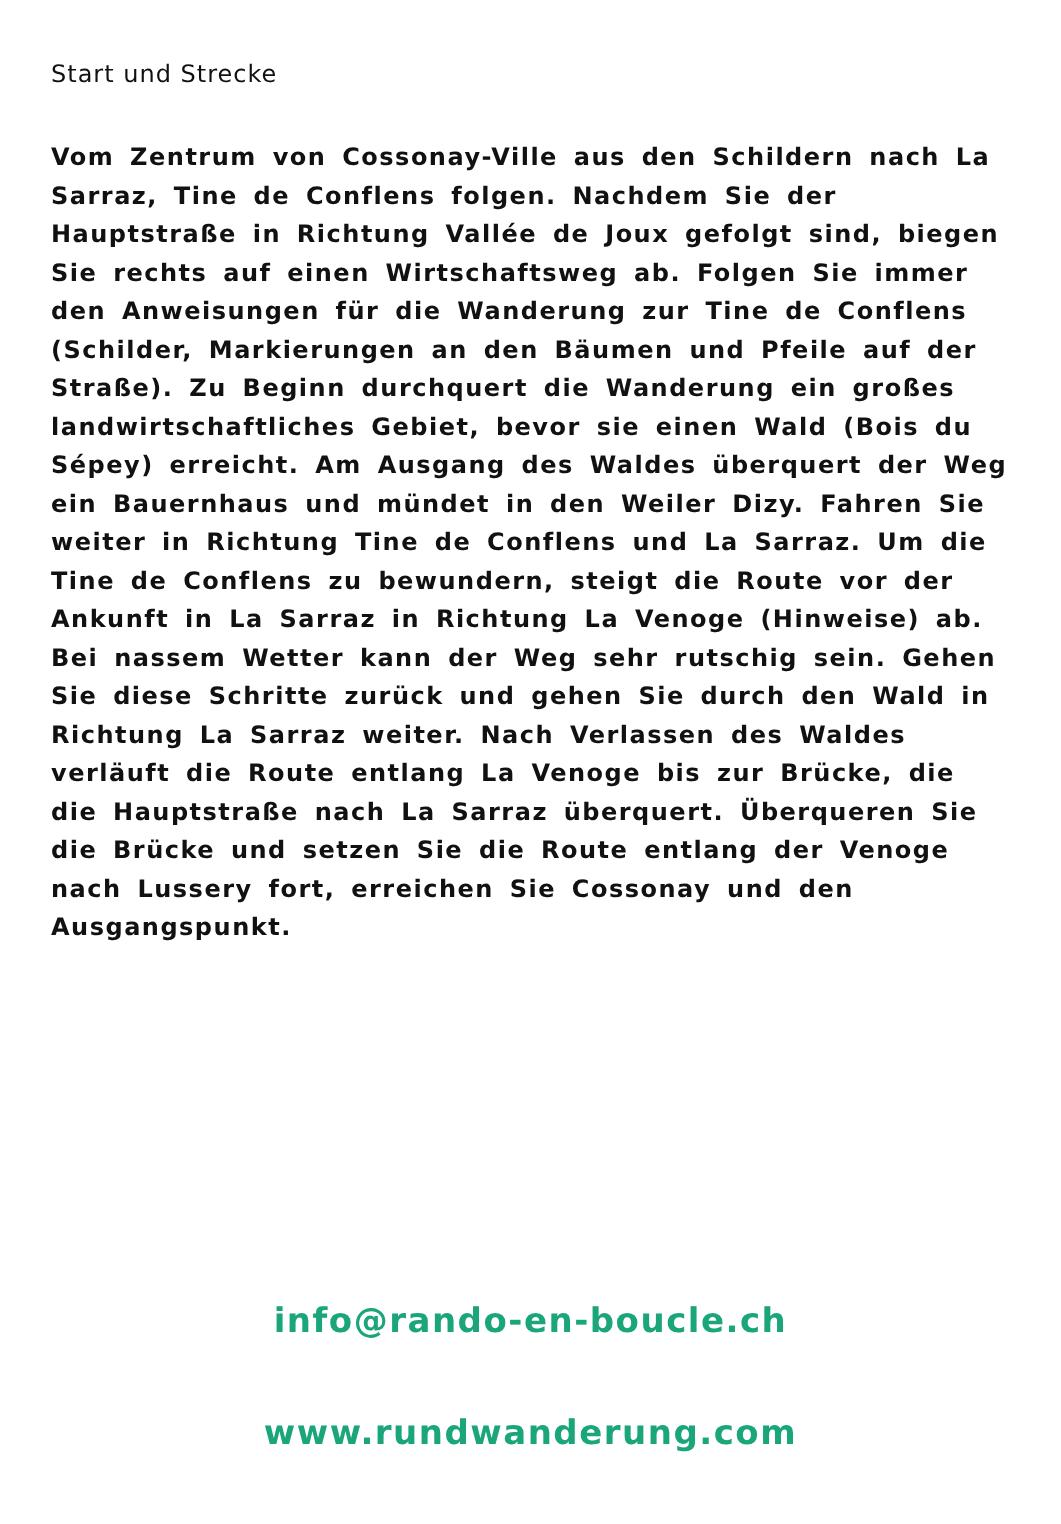Start und Strecke
Vom Zentrum von Cossonay-Ville aus den Schildern nach La Sarraz, Tine de Conflens folgen. Nachdem Sie der Hauptstraße in Richtung Vallée de Joux gefolgt sind, biegen Sie rechts auf einen Wirtschaftsweg ab. Folgen Sie immer den Anweisungen für die Wanderung zur Tine de Conflens (Schilder, Markierungen an den Bäumen und Pfeile auf der Straße). Zu Beginn durchquert die Wanderung ein großes landwirtschaftliches Gebiet, bevor sie einen Wald (Bois du Sépey) erreicht. Am Ausgang des Waldes überquert der Weg ein Bauernhaus und mündet in den Weiler Dizy. Fahren Sie weiter in Richtung Tine de Conflens und La Sarraz. Um die Tine de Conflens zu bewundern, steigt die Route vor der Ankunft in La Sarraz in Richtung La Venoge (Hinweise) ab. Bei nassem Wetter kann der Weg sehr rutschig sein. Gehen Sie diese Schritte zurück und gehen Sie durch den Wald in Richtung La Sarraz weiter. Nach Verlassen des Waldes verläuft die Route entlang La Venoge bis zur Brücke, die die Hauptstraße nach La Sarraz überquert. Überqueren Sie die Brücke und setzen Sie die Route entlang der Venoge nach Lussery fort, erreichen Sie Cossonay und den Ausgangspunkt.
info@rando-en-boucle.ch
www.rundwanderung.com